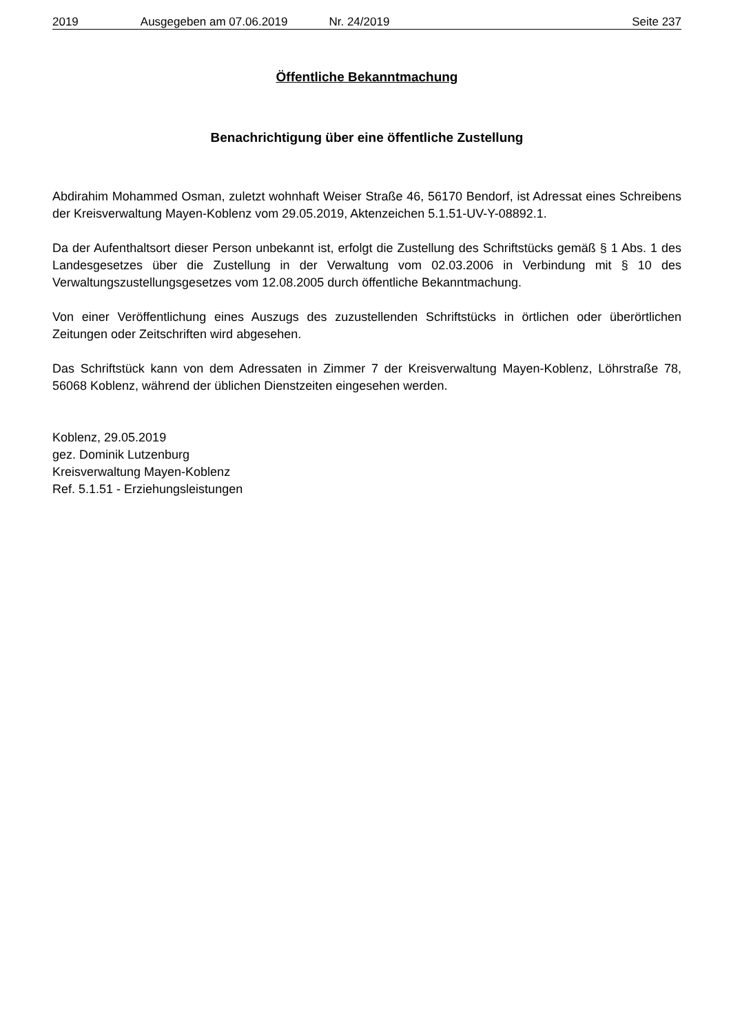2019 Ausgegeben am 07.06.2019 Nr. 24/2019 Seite 237
Öffentliche Bekanntmachung
Benachrichtigung über eine öffentliche Zustellung
Abdirahim Mohammed Osman, zuletzt wohnhaft Weiser Straße 46, 56170 Bendorf, ist Adressat eines Schreibens der Kreisverwaltung Mayen-Koblenz vom 29.05.2019, Aktenzeichen 5.1.51-UV-Y-08892.1.
Da der Aufenthaltsort dieser Person unbekannt ist, erfolgt die Zustellung des Schriftstücks gemäß § 1 Abs. 1 des Landesgesetzes über die Zustellung in der Verwaltung vom 02.03.2006 in Verbindung mit § 10 des Verwaltungszustellungsgesetzes vom 12.08.2005 durch öffentliche Bekanntmachung.
Von einer Veröffentlichung eines Auszugs des zuzustellenden Schriftstücks in örtlichen oder überörtlichen Zeitungen oder Zeitschriften wird abgesehen.
Das Schriftstück kann von dem Adressaten in Zimmer 7 der Kreisverwaltung Mayen-Koblenz, Löhrstraße 78, 56068 Koblenz, während der üblichen Dienstzeiten eingesehen werden.
Koblenz, 29.05.2019
gez. Dominik Lutzenburg
Kreisverwaltung Mayen-Koblenz
Ref. 5.1.51 - Erziehungsleistungen